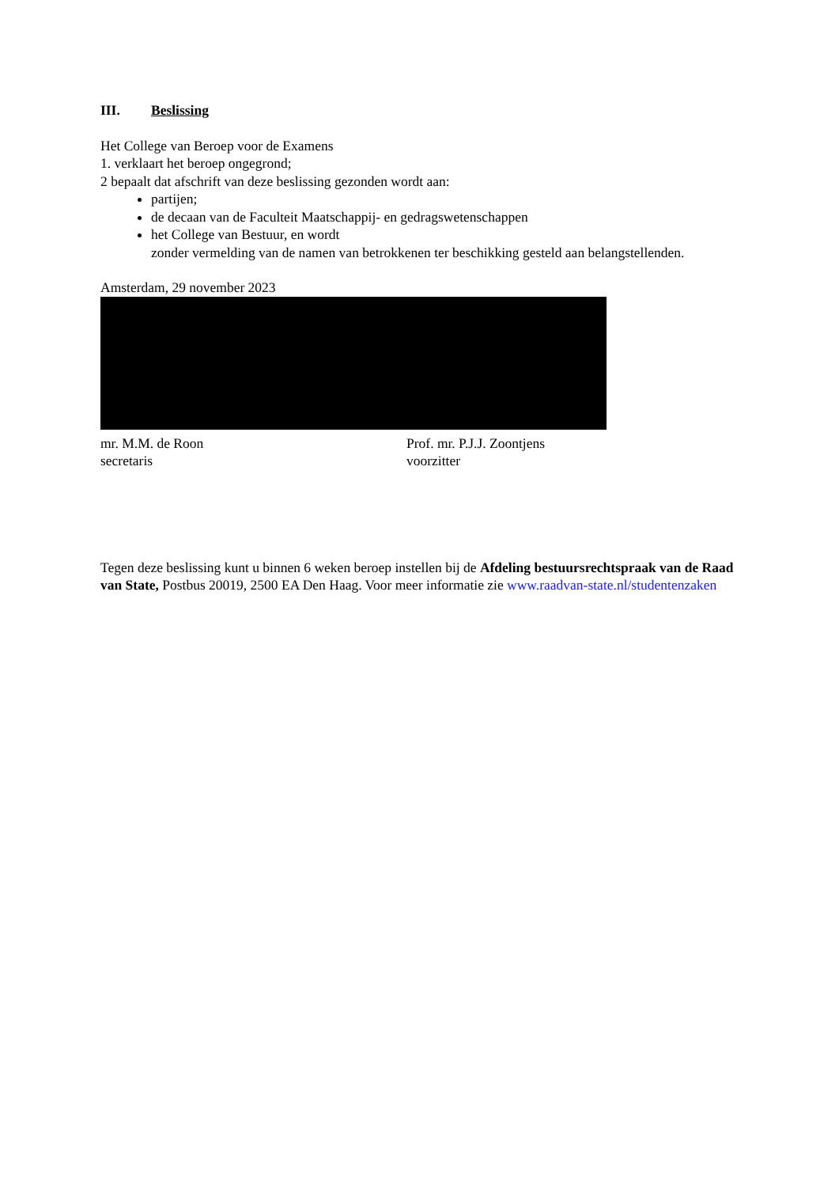III. Beslissing
Het College van Beroep voor de Examens
1. verklaart het beroep ongegrond;
2 bepaalt dat afschrift van deze beslissing gezonden wordt aan:
partijen;
de decaan van de Faculteit Maatschappij- en gedragswetenschappen
het College van Bestuur, en wordt
zonder vermelding van de namen van betrokkenen ter beschikking gesteld aan belangstellenden.
Amsterdam, 29 november 2023
mr. M.M. de Roon
secretaris
Prof. mr. P.J.J. Zoontjens
voorzitter
Tegen deze beslissing kunt u binnen 6 weken beroep instellen bij de Afdeling bestuursrechtspraak van de Raad van State, Postbus 20019, 2500 EA Den Haag. Voor meer informatie zie www.raadvan-state.nl/studentenzaken